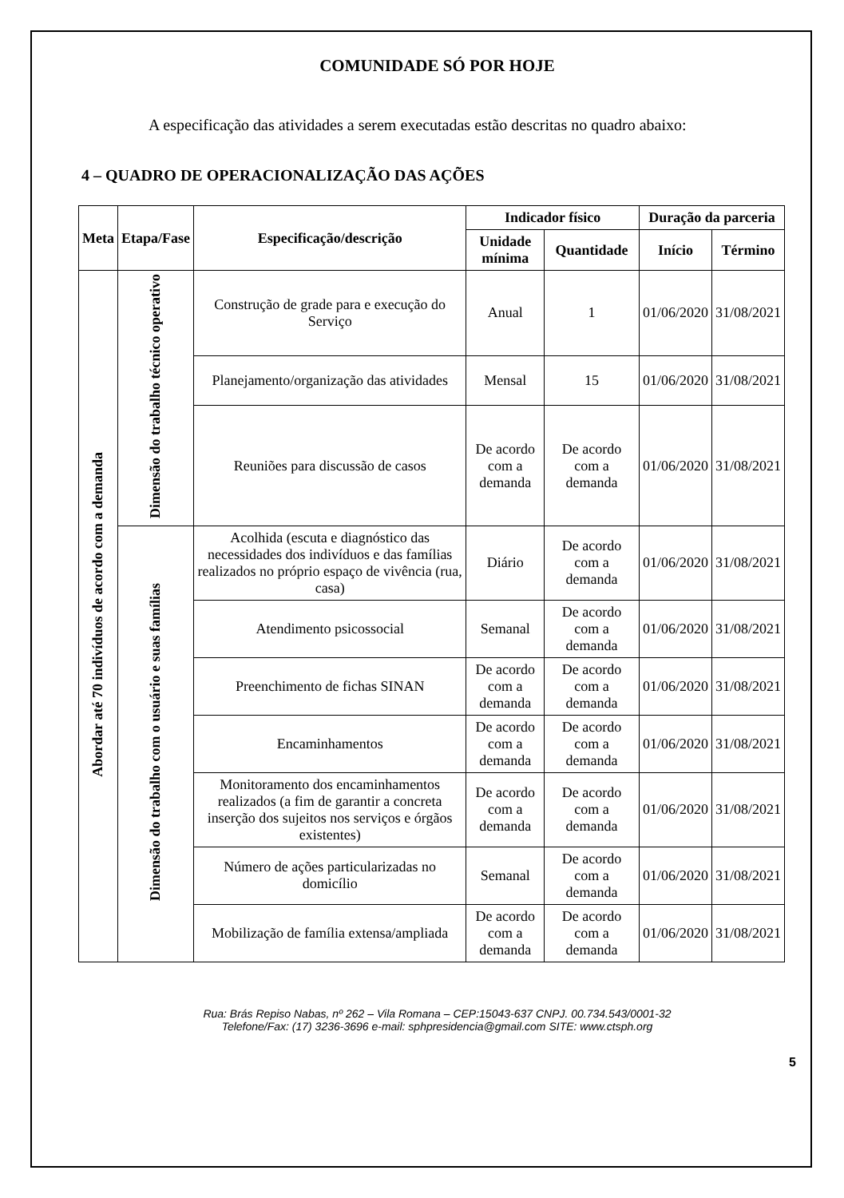COMUNIDADE SÓ POR HOJE
A especificação das atividades a serem executadas estão descritas no quadro abaixo:
4 – QUADRO DE OPERACIONALIZAÇÃO DAS AÇÕES
| Meta | Etapa/Fase | Especificação/descrição | Indicador físico | | Duração da parceria | |
| --- | --- | --- | --- | --- | --- | --- |
| | | | Unidade mínima | Quantidade | Início | Término |
| Abordar até 70 indivíduos de acordo com a demanda | Dimensão do trabalho técnico operativo | Construção de grade para e execução do Serviço | Anual | 1 | 01/06/2020 | 31/08/2021 |
| | | Planejamento/organização das atividades | Mensal | 15 | 01/06/2020 | 31/08/2021 |
| | | Reuniões para discussão de casos | De acordo com a demanda | De acordo com a demanda | 01/06/2020 | 31/08/2021 |
| | Dimensão do trabalho com o usuário e suas famílias | Acolhida (escuta e diagnóstico das necessidades dos indivíduos e das famílias realizados no próprio espaço de vivência (rua, casa) | Diário | De acordo com a demanda | 01/06/2020 | 31/08/2021 |
| | | Atendimento psicossocial | Semanal | De acordo com a demanda | 01/06/2020 | 31/08/2021 |
| | | Preenchimento de fichas SINAN | De acordo com a demanda | De acordo com a demanda | 01/06/2020 | 31/08/2021 |
| | | Encaminhamentos | De acordo com a demanda | De acordo com a demanda | 01/06/2020 | 31/08/2021 |
| | | Monitoramento dos encaminhamentos realizados (a fim de garantir a concreta inserção dos sujeitos nos serviços e órgãos existentes) | De acordo com a demanda | De acordo com a demanda | 01/06/2020 | 31/08/2021 |
| | | Número de ações particularizadas no domicílio | Semanal | De acordo com a demanda | 01/06/2020 | 31/08/2021 |
| | | Mobilização de família extensa/ampliada | De acordo com a demanda | De acordo com a demanda | 01/06/2020 | 31/08/2021 |
Rua: Brás Repiso Nabas, nº 262 – Vila Romana – CEP:15043-637 CNPJ. 00.734.543/0001-32
Telefone/Fax: (17) 3236-3696 e-mail: sphpresidencia@gmail.com SITE: www.ctsph.org
5